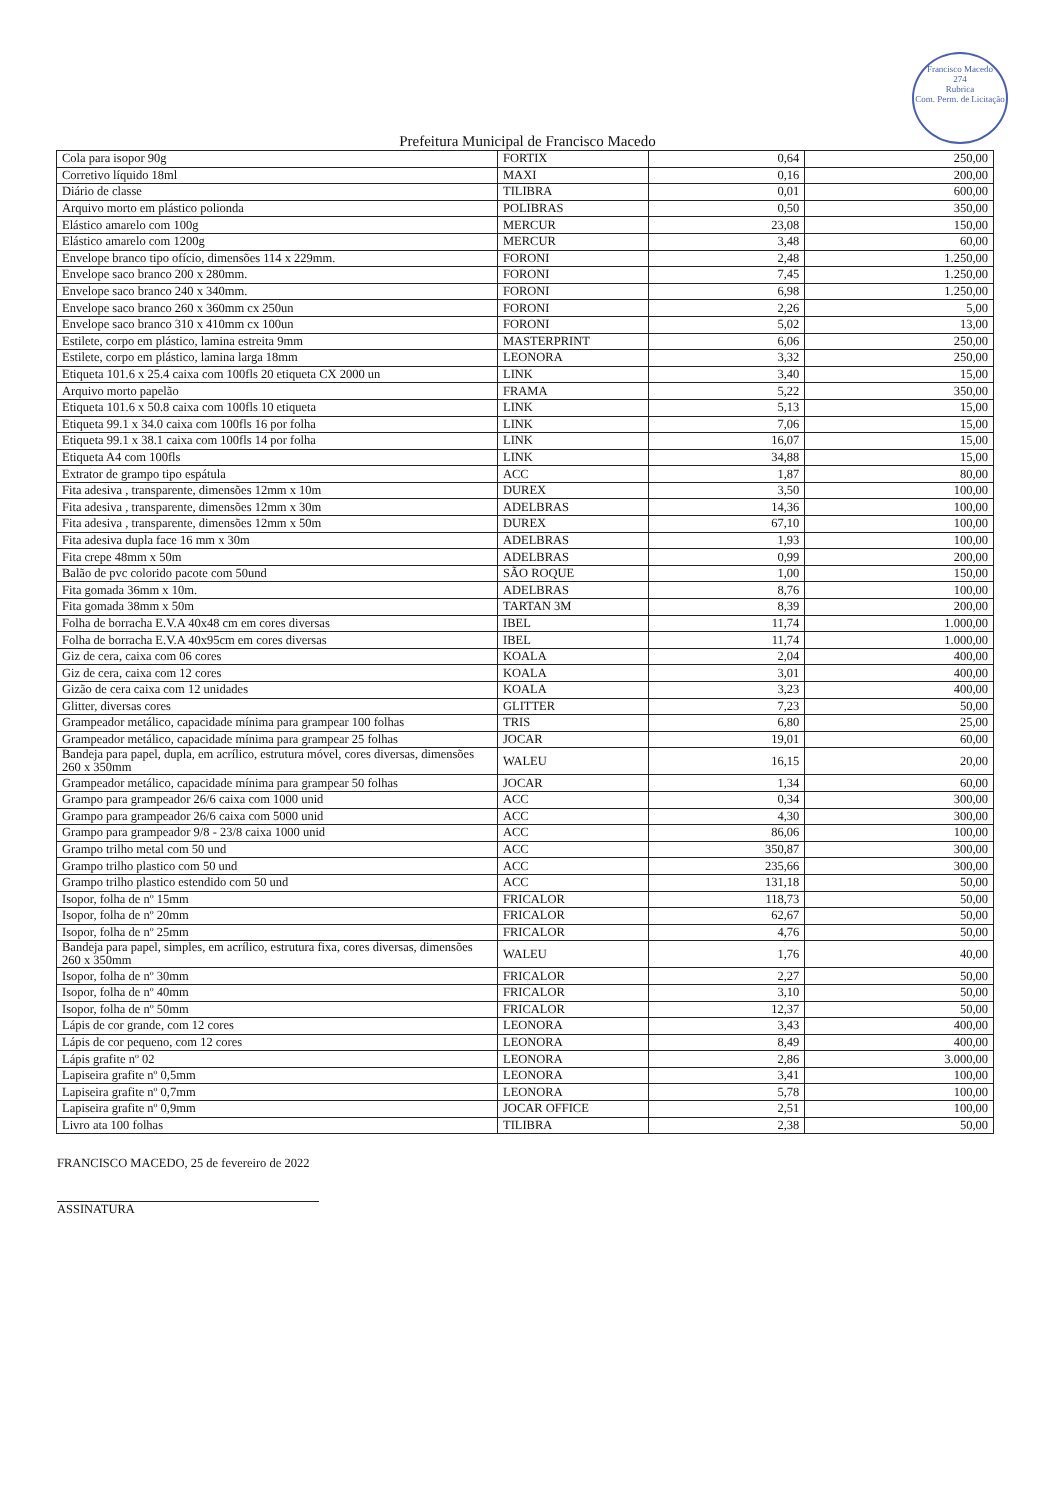Francisco Macedo
274
Rubrica
Com. Perm. de Licitação
Prefeitura Municipal de Francisco Macedo
| Cola para isopor 90g | FORTIX | 0,64 | 250,00 |
| Corretivo líquido 18ml | MAXI | 0,16 | 200,00 |
| Diário de classe | TILIBRA | 0,01 | 600,00 |
| Arquivo morto em plástico polionda | POLIBRAS | 0,50 | 350,00 |
| Elástico amarelo com 100g | MERCUR | 23,08 | 150,00 |
| Elástico amarelo com 1200g | MERCUR | 3,48 | 60,00 |
| Envelope branco tipo ofício, dimensões 114 x 229mm. | FORONI | 2,48 | 1.250,00 |
| Envelope saco branco 200 x 280mm. | FORONI | 7,45 | 1.250,00 |
| Envelope saco branco 240 x 340mm. | FORONI | 6,98 | 1.250,00 |
| Envelope saco branco 260 x 360mm cx 250un | FORONI | 2,26 | 5,00 |
| Envelope saco branco 310 x 410mm cx 100un | FORONI | 5,02 | 13,00 |
| Estilete, corpo em plástico, lamina estreita 9mm | MASTERPRINT | 6,06 | 250,00 |
| Estilete, corpo em plástico, lamina larga 18mm | LEONORA | 3,32 | 250,00 |
| Etiqueta 101.6 x 25.4 caixa com 100fls 20 etiqueta CX 2000 un | LINK | 3,40 | 15,00 |
| Arquivo morto papelão | FRAMA | 5,22 | 350,00 |
| Etiqueta 101.6 x 50.8 caixa com 100fls 10 etiqueta | LINK | 5,13 | 15,00 |
| Etiqueta 99.1 x 34.0 caixa com 100fls 16 por folha | LINK | 7,06 | 15,00 |
| Etiqueta 99.1 x 38.1 caixa com 100fls 14 por folha | LINK | 16,07 | 15,00 |
| Etiqueta A4 com 100fls | LINK | 34,88 | 15,00 |
| Extrator de grampo tipo espátula | ACC | 1,87 | 80,00 |
| Fita adesiva , transparente, dimensões 12mm x 10m | DUREX | 3,50 | 100,00 |
| Fita adesiva , transparente, dimensões 12mm x 30m | ADELBRAS | 14,36 | 100,00 |
| Fita adesiva , transparente, dimensões 12mm x 50m | DUREX | 67,10 | 100,00 |
| Fita adesiva dupla face 16 mm x 30m | ADELBRAS | 1,93 | 100,00 |
| Fita crepe 48mm x 50m | ADELBRAS | 0,99 | 200,00 |
| Balão de pvc colorido pacote com 50und | SÃO ROQUE | 1,00 | 150,00 |
| Fita gomada 36mm x 10m. | ADELBRAS | 8,76 | 100,00 |
| Fita gomada 38mm x 50m | TARTAN 3M | 8,39 | 200,00 |
| Folha de borracha E.V.A 40x48 cm em cores diversas | IBEL | 11,74 | 1.000,00 |
| Folha de borracha E.V.A 40x95cm em cores diversas | IBEL | 11,74 | 1.000,00 |
| Giz de cera, caixa com 06 cores | KOALA | 2,04 | 400,00 |
| Giz de cera, caixa com 12 cores | KOALA | 3,01 | 400,00 |
| Gizão de cera caixa com 12 unidades | KOALA | 3,23 | 400,00 |
| Glitter, diversas cores | GLITTER | 7,23 | 50,00 |
| Grampeador metálico, capacidade mínima para grampear 100 folhas | TRIS | 6,80 | 25,00 |
| Grampeador metálico, capacidade mínima para grampear 25 folhas | JOCAR | 19,01 | 60,00 |
| Bandeja para papel, dupla, em acrílico, estrutura móvel, cores diversas, dimensões 260 x 350mm | WALEU | 16,15 | 20,00 |
| Grampeador metálico, capacidade mínima para grampear 50 folhas | JOCAR | 1,34 | 60,00 |
| Grampo para grampeador 26/6 caixa com 1000 unid | ACC | 0,34 | 300,00 |
| Grampo para grampeador 26/6 caixa com 5000 unid | ACC | 4,30 | 300,00 |
| Grampo para grampeador 9/8 - 23/8 caixa 1000 unid | ACC | 86,06 | 100,00 |
| Grampo trilho metal com 50 und | ACC | 350,87 | 300,00 |
| Grampo trilho plastico com 50 und | ACC | 235,66 | 300,00 |
| Grampo trilho plastico estendido com 50 und | ACC | 131,18 | 50,00 |
| Isopor, folha de nº 15mm | FRICALOR | 118,73 | 50,00 |
| Isopor, folha de nº 20mm | FRICALOR | 62,67 | 50,00 |
| Isopor, folha de nº 25mm | FRICALOR | 4,76 | 50,00 |
| Bandeja para papel, simples, em acrílico, estrutura fixa, cores diversas, dimensões 260 x 350mm | WALEU | 1,76 | 40,00 |
| Isopor, folha de nº 30mm | FRICALOR | 2,27 | 50,00 |
| Isopor, folha de nº 40mm | FRICALOR | 3,10 | 50,00 |
| Isopor, folha de nº 50mm | FRICALOR | 12,37 | 50,00 |
| Lápis de cor grande, com 12 cores | LEONORA | 3,43 | 400,00 |
| Lápis de cor pequeno, com 12 cores | LEONORA | 8,49 | 400,00 |
| Lápis grafite nº 02 | LEONORA | 2,86 | 3.000,00 |
| Lapiseira grafite nº 0,5mm | LEONORA | 3,41 | 100,00 |
| Lapiseira grafite nº 0,7mm | LEONORA | 5,78 | 100,00 |
| Lapiseira grafite nº 0,9mm | JOCAR OFFICE | 2,51 | 100,00 |
| Livro ata 100 folhas | TILIBRA | 2,38 | 50,00 |
FRANCISCO MACEDO, 25 de fevereiro de 2022
ASSINATURA